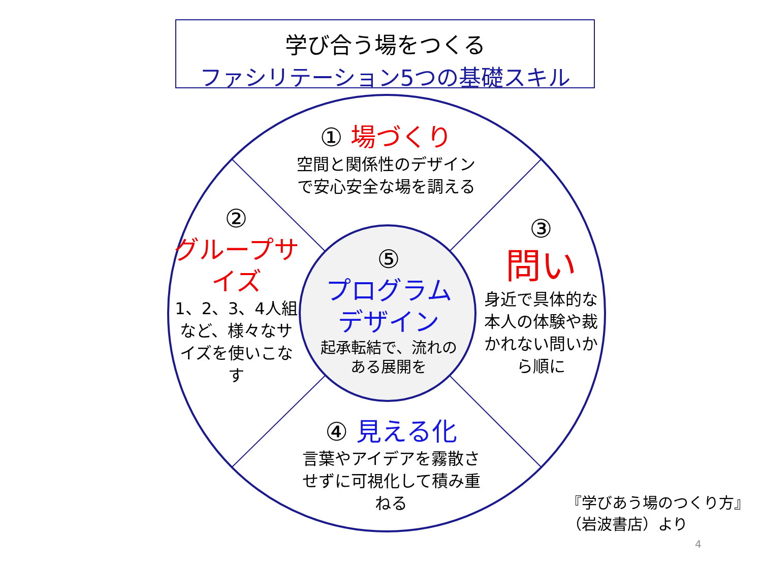学び合う場をつくる
ファシリテーション5つの基礎スキル
① 場づくり
空間と関係性のデザインで安心安全な場を調える
②
グループサイズ
1、2、3、4人組など、様々なサイズを使いこなす
③
問い
身近で具体的な本人の体験や裁かれない問いから順に
⑤
プログラムデザイン
起承転結で、流れのある展開を
④ 見える化
言葉やアイデアを霧散させずに可視化して積み重ねる
『学びあう場のつくり方』
（岩波書店）より
4